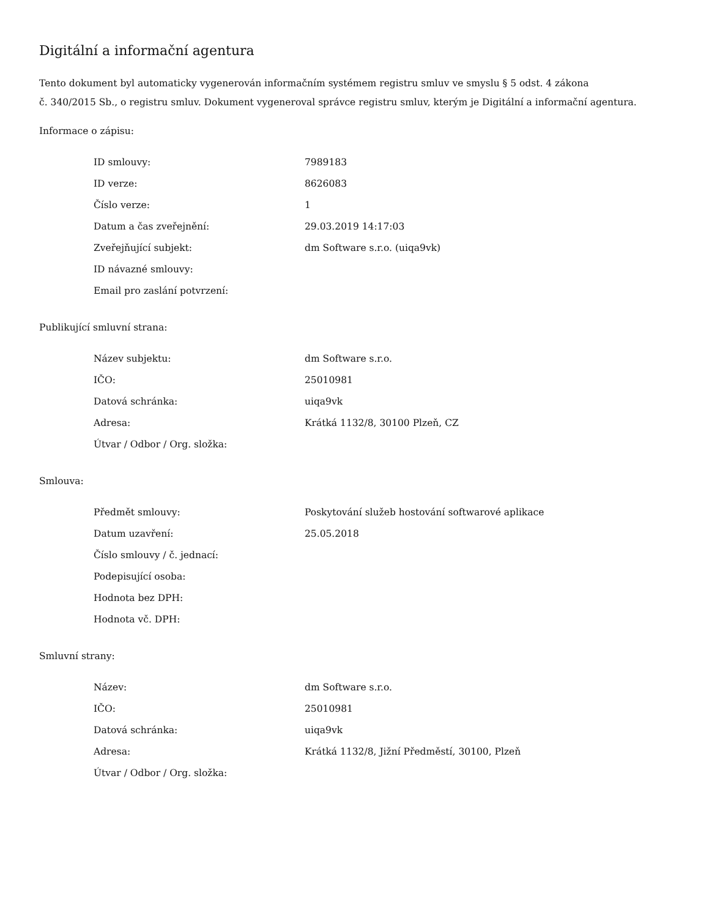Digitální a informační agentura
Tento dokument byl automaticky vygenerován informačním systémem registru smluv ve smyslu § 5 odst. 4 zákona
č. 340/2015 Sb., o registru smluv. Dokument vygeneroval správce registru smluv, kterým je Digitální a informační agentura.
Informace o zápisu:
| ID smlouvy: | 7989183 |
| ID verze: | 8626083 |
| Číslo verze: | 1 |
| Datum a čas zveřejnění: | 29.03.2019 14:17:03 |
| Zveřejňující subjekt: | dm Software s.r.o. (uiqa9vk) |
| ID návazné smlouvy: | |
| Email pro zaslání potvrzení: | |
Publikující smluvní strana:
| Název subjektu: | dm Software s.r.o. |
| IČO: | 25010981 |
| Datová schránka: | uiqa9vk |
| Adresa: | Krátká 1132/8, 30100 Plzeň, CZ |
| Útvar / Odbor / Org. složka: | |
Smlouva:
| Předmět smlouvy: | Poskytování služeb hostování softwarové aplikace |
| Datum uzavření: | 25.05.2018 |
| Číslo smlouvy / č. jednací: | |
| Podepisující osoba: | |
| Hodnota bez DPH: | |
| Hodnota vč. DPH: | |
Smluvní strany:
| Název: | dm Software s.r.o. |
| IČO: | 25010981 |
| Datová schránka: | uiqa9vk |
| Adresa: | Krátká 1132/8, Jižní Předměstí, 30100, Plzeň |
| Útvar / Odbor / Org. složka: | |